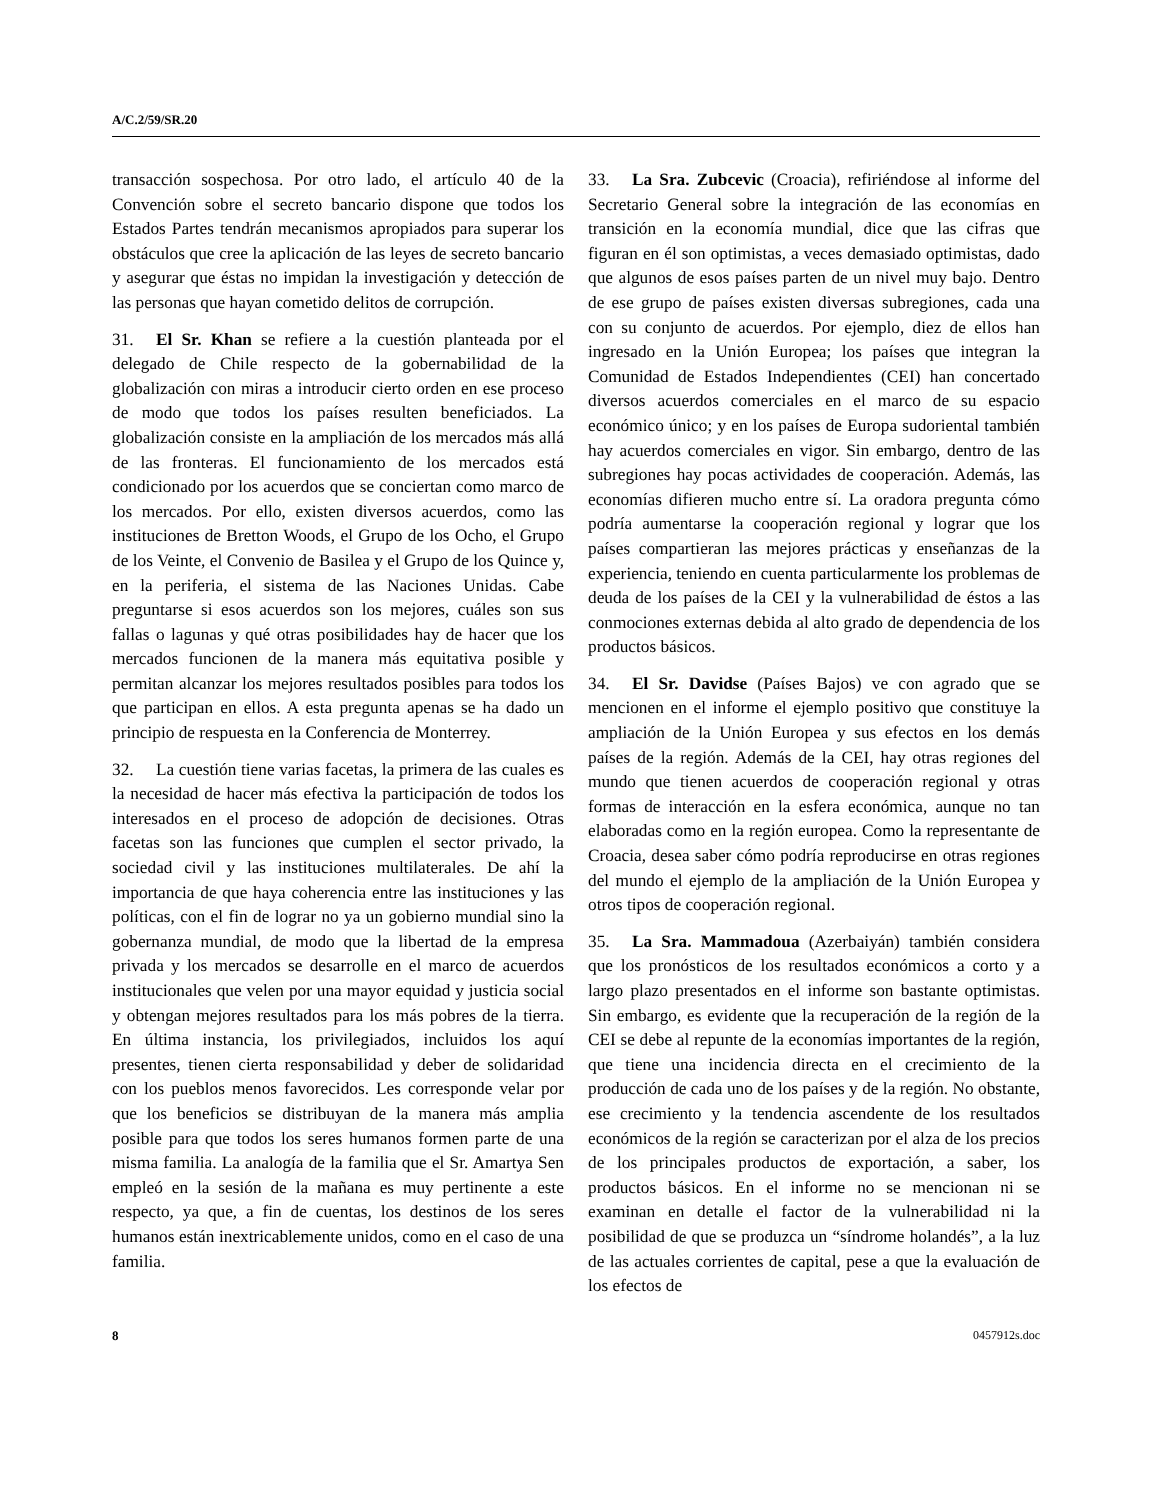A/C.2/59/SR.20
transacción sospechosa. Por otro lado, el artículo 40 de la Convención sobre el secreto bancario dispone que todos los Estados Partes tendrán mecanismos apropiados para superar los obstáculos que cree la aplicación de las leyes de secreto bancario y asegurar que éstas no impidan la investigación y detección de las personas que hayan cometido delitos de corrupción.
31. El Sr. Khan se refiere a la cuestión planteada por el delegado de Chile respecto de la gobernabilidad de la globalización con miras a introducir cierto orden en ese proceso de modo que todos los países resulten beneficiados. La globalización consiste en la ampliación de los mercados más allá de las fronteras. El funcionamiento de los mercados está condicionado por los acuerdos que se conciertan como marco de los mercados. Por ello, existen diversos acuerdos, como las instituciones de Bretton Woods, el Grupo de los Ocho, el Grupo de los Veinte, el Convenio de Basilea y el Grupo de los Quince y, en la periferia, el sistema de las Naciones Unidas. Cabe preguntarse si esos acuerdos son los mejores, cuáles son sus fallas o lagunas y qué otras posibilidades hay de hacer que los mercados funcionen de la manera más equitativa posible y permitan alcanzar los mejores resultados posibles para todos los que participan en ellos. A esta pregunta apenas se ha dado un principio de respuesta en la Conferencia de Monterrey.
32. La cuestión tiene varias facetas, la primera de las cuales es la necesidad de hacer más efectiva la participación de todos los interesados en el proceso de adopción de decisiones. Otras facetas son las funciones que cumplen el sector privado, la sociedad civil y las instituciones multilaterales. De ahí la importancia de que haya coherencia entre las instituciones y las políticas, con el fin de lograr no ya un gobierno mundial sino la gobernanza mundial, de modo que la libertad de la empresa privada y los mercados se desarrolle en el marco de acuerdos institucionales que velen por una mayor equidad y justicia social y obtengan mejores resultados para los más pobres de la tierra. En última instancia, los privilegiados, incluidos los aquí presentes, tienen cierta responsabilidad y deber de solidaridad con los pueblos menos favorecidos. Les corresponde velar por que los beneficios se distribuyan de la manera más amplia posible para que todos los seres humanos formen parte de una misma familia. La analogía de la familia que el Sr. Amartya Sen empleó en la sesión de la mañana es muy pertinente a este respecto, ya que, a fin de cuentas, los destinos de los seres humanos están inextricablemente unidos, como en el caso de una familia.
33. La Sra. Zubcevic (Croacia), refiriéndose al informe del Secretario General sobre la integración de las economías en transición en la economía mundial, dice que las cifras que figuran en él son optimistas, a veces demasiado optimistas, dado que algunos de esos países parten de un nivel muy bajo. Dentro de ese grupo de países existen diversas subregiones, cada una con su conjunto de acuerdos. Por ejemplo, diez de ellos han ingresado en la Unión Europea; los países que integran la Comunidad de Estados Independientes (CEI) han concertado diversos acuerdos comerciales en el marco de su espacio económico único; y en los países de Europa sudoriental también hay acuerdos comerciales en vigor. Sin embargo, dentro de las subregiones hay pocas actividades de cooperación. Además, las economías difieren mucho entre sí. La oradora pregunta cómo podría aumentarse la cooperación regional y lograr que los países compartieran las mejores prácticas y enseñanzas de la experiencia, teniendo en cuenta particularmente los problemas de deuda de los países de la CEI y la vulnerabilidad de éstos a las conmociones externas debida al alto grado de dependencia de los productos básicos.
34. El Sr. Davidse (Países Bajos) ve con agrado que se mencionen en el informe el ejemplo positivo que constituye la ampliación de la Unión Europea y sus efectos en los demás países de la región. Además de la CEI, hay otras regiones del mundo que tienen acuerdos de cooperación regional y otras formas de interacción en la esfera económica, aunque no tan elaboradas como en la región europea. Como la representante de Croacia, desea saber cómo podría reproducirse en otras regiones del mundo el ejemplo de la ampliación de la Unión Europea y otros tipos de cooperación regional.
35. La Sra. Mammadoua (Azerbaiyán) también considera que los pronósticos de los resultados económicos a corto y a largo plazo presentados en el informe son bastante optimistas. Sin embargo, es evidente que la recuperación de la región de la CEI se debe al repunte de la economías importantes de la región, que tiene una incidencia directa en el crecimiento de la producción de cada uno de los países y de la región. No obstante, ese crecimiento y la tendencia ascendente de los resultados económicos de la región se caracterizan por el alza de los precios de los principales productos de exportación, a saber, los productos básicos. En el informe no se mencionan ni se examinan en detalle el factor de la vulnerabilidad ni la posibilidad de que se produzca un “síndrome holandés”, a la luz de las actuales corrientes de capital, pese a que la evaluación de los efectos de
8 0457912s.doc